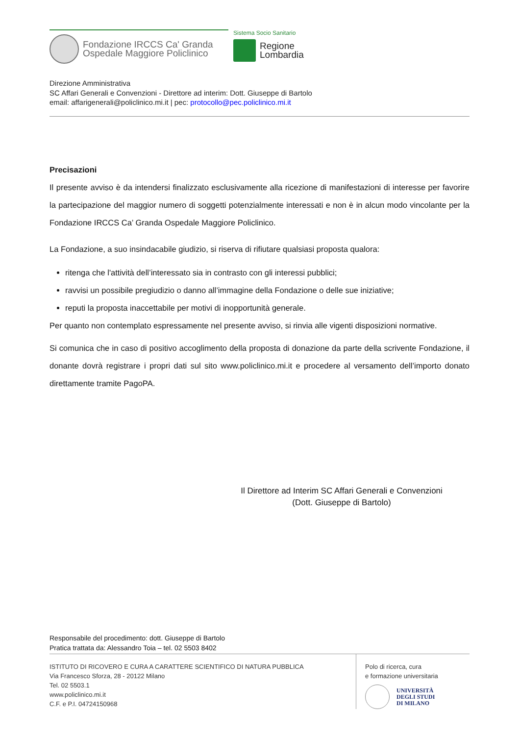Fondazione IRCCS Ca' Granda
Ospedale Maggiore Policlinico
Sistema Socio Sanitario
Regione
Lombardia
Direzione Amministrativa
SC Affari Generali e Convenzioni - Direttore ad interim: Dott. Giuseppe di Bartolo
email: affarigenerali@policlinico.mi.it | pec: protocollo@pec.policlinico.mi.it
Precisazioni
Il presente avviso è da intendersi finalizzato esclusivamente alla ricezione di manifestazioni di interesse per favorire la partecipazione del maggior numero di soggetti potenzialmente interessati e non è in alcun modo vincolante per la Fondazione IRCCS Ca’ Granda Ospedale Maggiore Policlinico.
La Fondazione, a suo insindacabile giudizio, si riserva di rifiutare qualsiasi proposta qualora:
ritenga che l'attività dell’interessato sia in contrasto con gli interessi pubblici;
ravvisi un possibile pregiudizio o danno all’immagine della Fondazione o delle sue iniziative;
reputi la proposta inaccettabile per motivi di inopportunità generale.
Per quanto non contemplato espressamente nel presente avviso, si rinvia alle vigenti disposizioni normative.
Si comunica che in caso di positivo accoglimento della proposta di donazione da parte della scrivente Fondazione, il donante dovrà registrare i propri dati sul sito www.policlinico.mi.it e procedere al versamento dell’importo donato direttamente tramite PagoPA.
Il Direttore ad Interim SC Affari Generali e Convenzioni
(Dott. Giuseppe di Bartolo)
Responsabile del procedimento: dott. Giuseppe di Bartolo
Pratica trattata da: Alessandro Toia – tel. 02 5503 8402
ISTITUTO DI RICOVERO E CURA A CARATTERE SCIENTIFICO DI NATURA PUBBLICA
Via Francesco Sforza, 28 - 20122 Milano
Tel. 02 5503.1
www.policlinico.mi.it
C.F. e P.I. 04724150968
Polo di ricerca, cura
e formazione universitaria
UNIVERSITÀ
DEGLI STUDI
DI MILANO